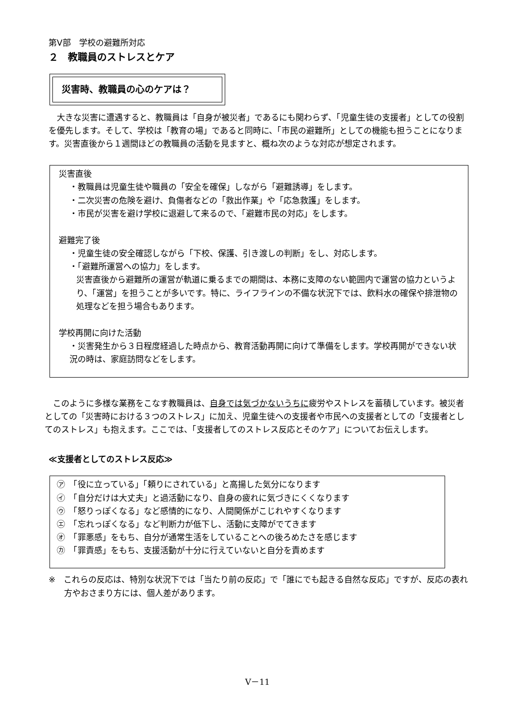第Ⅴ部　学校の避難所対応
２　教職員のストレスとケア
災害時、教職員の心のケアは？
　大きな災害に遭遇すると、教職員は「自身が被災者」であるにも関わらず、「児童生徒の支援者」としての役割を優先します。そして、学校は「教育の場」であると同時に、「市民の避難所」としての機能も担うことになります。災害直後から１週間ほどの教職員の活動を見ますと、概ね次のような対応が想定されます。
災害直後
・教職員は児童生徒や職員の「安全を確保」しながら「避難誘導」をします。
・二次災害の危険を避け、負傷者などの「救出作業」や「応急救護」をします。
・市民が災害を避け学校に退避して来るので、「避難市民の対応」をします。
避難完了後
・児童生徒の安全確認しながら「下校、保護、引き渡しの判断」をし、対応します。
・「避難所運営への協力」をします。
災害直後から避難所の運営が軌道に乗るまでの期間は、本務に支障のない範囲内で運営の協力というより、「運営」を担うことが多いです。特に、ライフラインの不備な状況下では、飲料水の確保や排泄物の処理などを担う場合もあります。
学校再開に向けた活動
・災害発生から３日程度経過した時点から、教育活動再開に向けて準備をします。学校再開ができない状況の時は、家庭訪問などをします。
　このように多様な業務をこなす教職員は、自身では気づかないうちに疲労やストレスを蓄積しています。被災者としての「災害時における３つのストレス」に加え、児童生徒への支援者や市民への支援者としての「支援者としてのストレス」も抱えます。ここでは、「支援者してのストレス反応とそのケア」についてお伝えします。
≪支援者としてのストレス反応≫
㋐　「役に立っている」「頼りにされている」と高揚した気分になります
㋑　「自分だけは大丈夫」と過活動になり、自身の疲れに気づきにくくなります
㋒　「怒りっぽくなる」など感情的になり、人間関係がこじれやすくなります
㋓　「忘れっぽくなる」など判断力が低下し、活動に支障がでてきます
㋔　「罪悪感」をもち、自分が通常生活をしていることへの後ろめたさを感じます
㋕　「罪責感」をもち、支援活動が十分に行えていないと自分を責めます
※　これらの反応は、特別な状況下では「当たり前の反応」で「誰にでも起きる自然な反応」ですが、反応の表れ方やおさまり方には、個人差があります。
Ⅴ－11